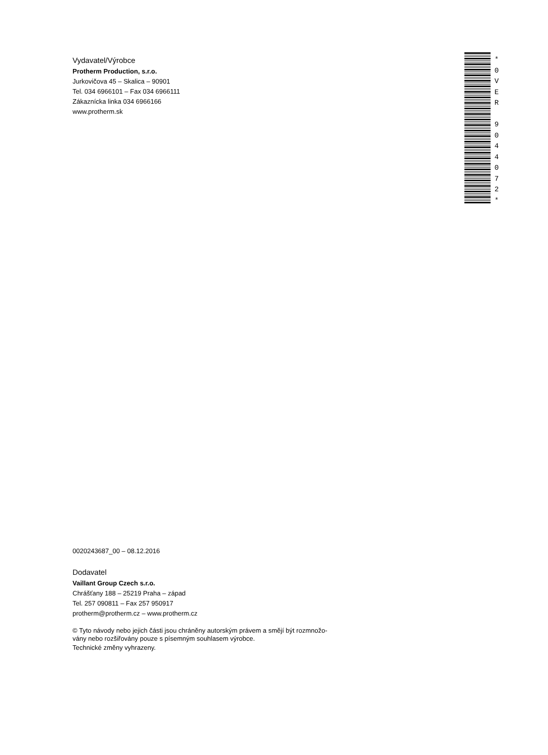Vydavatel/Výrobce
Protherm Production, s.r.o.
Jurkovičova 45 – Skalica – 90901
Tel. 034 6966101 – Fax 034 6966111
Zákaznícka linka 034 6966166
www.protherm.sk
*
0
V
E
R
9
0
4
4
0
7
2
*
0020243687_00 – 08.12.2016
Dodavatel
Vaillant Group Czech s.r.o.
Chrášťany 188 – 25219 Praha – západ
Tel. 257 090811 – Fax 257 950917
protherm@protherm.cz – www.protherm.cz
© Tyto návody nebo jejich části jsou chráněny autorským právem a smějí být rozmnožo-
vány nebo rozšiřovány pouze s písemným souhlasem výrobce.
Technické změny vyhrazeny.